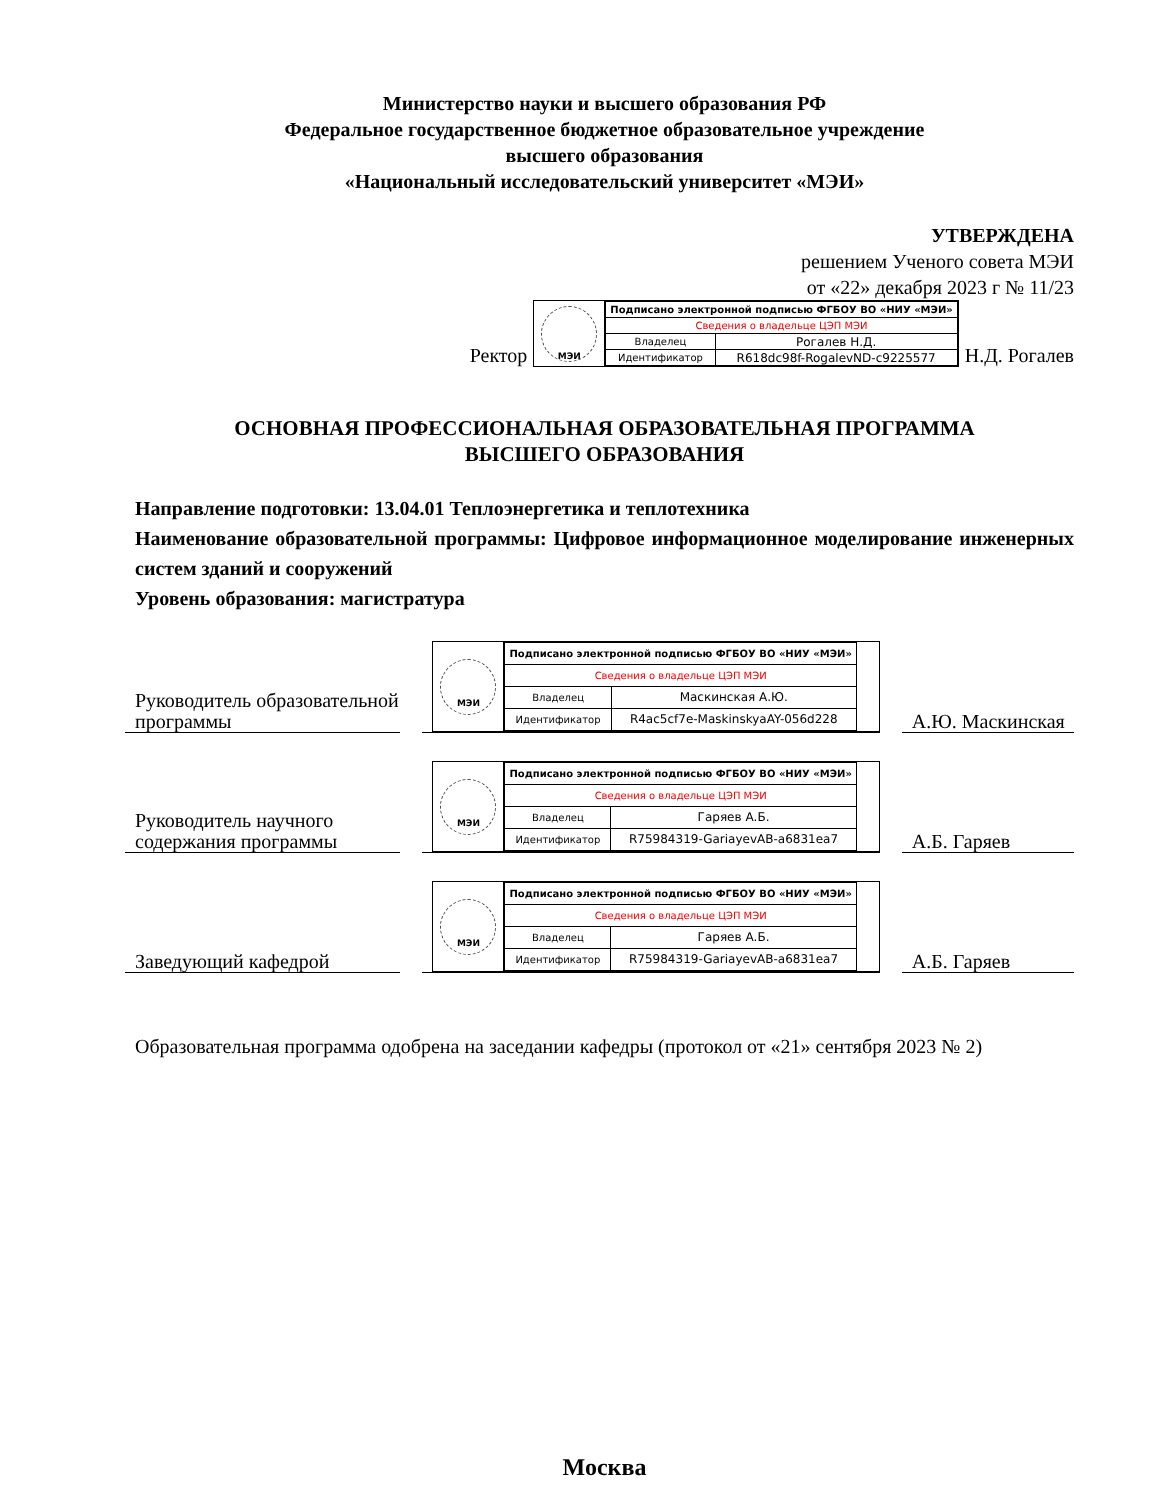Министерство науки и высшего образования РФ
Федеральное государственное бюджетное образовательное учреждение
высшего образования
«Национальный исследовательский университет «МЭИ»
УТВЕРЖДЕНА
решением Ученого совета МЭИ
от «22» декабря 2023 г № 11/23
Ректор
МЭИ
| Подписано электронной подписью ФГБОУ ВО «НИУ «МЭИ» | |
| Сведения о владельце ЦЭП МЭИ | |
| Владелец | Рогалев Н.Д. |
| Идентификатор | R618dc98f-RogalevND-c9225577 |
Н.Д. Рогалев
ОСНОВНАЯ ПРОФЕССИОНАЛЬНАЯ ОБРАЗОВАТЕЛЬНАЯ ПРОГРАММА
ВЫСШЕГО ОБРАЗОВАНИЯ
Направление подготовки: 13.04.01 Теплоэнергетика и теплотехника
Наименование образовательной программы: Цифровое информационное моделирование инженерных систем зданий и сооружений
Уровень образования: магистратура
Руководитель образовательной программы
МЭИ
| Подписано электронной подписью ФГБОУ ВО «НИУ «МЭИ» | |
| Сведения о владельце ЦЭП МЭИ | |
| Владелец | Маскинская А.Ю. |
| Идентификатор | R4ac5cf7e-MaskinskyaAY-056d228 |
А.Ю. Маскинская
Руководитель научного содержания программы
МЭИ
| Подписано электронной подписью ФГБОУ ВО «НИУ «МЭИ» | |
| Сведения о владельце ЦЭП МЭИ | |
| Владелец | Гаряев А.Б. |
| Идентификатор | R75984319-GariayevAB-a6831ea7 |
А.Б. Гаряев
Заведующий кафедрой
МЭИ
| Подписано электронной подписью ФГБОУ ВО «НИУ «МЭИ» | |
| Сведения о владельце ЦЭП МЭИ | |
| Владелец | Гаряев А.Б. |
| Идентификатор | R75984319-GariayevAB-a6831ea7 |
А.Б. Гаряев
Образовательная программа одобрена на заседании кафедры (протокол от «21» сентября 2023 № 2)
Москва